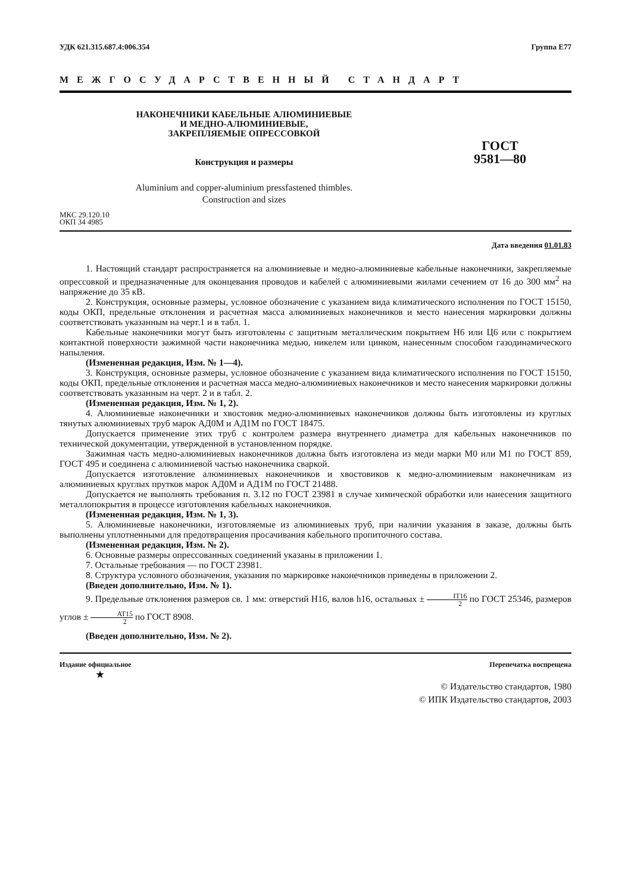УДК 621.315.687.4:006.354 Группа Е77
МЕЖГОСУДАРСТВЕННЫЙ СТАНДАРТ
НАКОНЕЧНИКИ КАБЕЛЬНЫЕ АЛЮМИНИЕВЫЕ
И МЕДНО-АЛЮМИНИЕВЫЕ,
ЗАКРЕПЛЯЕМЫЕ ОПРЕССОВКОЙ
Конструкция и размеры
ГОСТ
9581—80
Aluminium and copper-aluminium pressfastened thimbles.
Construction and sizes
МКС 29.120.10
ОКП 34 4985
Дата введения 01.01.83
1. Настоящий стандарт распространяется на алюминиевые и медно-алюминиевые кабельные наконечники, закрепляемые опрессовкой и предназначенные для оконцевания проводов и кабелей с алюминиевыми жилами сечением от 16 до 300 мм<sup>2</sup> на напряжение до 35 кВ.
2. Конструкция, основные размеры, условное обозначение с указанием вида климатического исполнения по ГОСТ 15150, коды ОКП, предельные отклонения и расчетная масса алюминиевых наконечников и место нанесения маркировки должны соответствовать указанным на черт.1 и в табл. 1.
Кабельные наконечники могут быть изготовлены с защитным металлическим покрытием Н6 или Ц6 или с покрытием контактной поверхности зажимной части наконечника медью, никелем или цинком, нанесенным способом газодинамического напыления.
(Измененная редакция, Изм. № 1—4).
3. Конструкция, основные размеры, условное обозначение с указанием вида климатического исполнения по ГОСТ 15150, коды ОКП, предельные отклонения и расчетная масса медно-алюминиевых наконечников и место нанесения маркировки должны соответствовать указанным на черт. 2 и в табл. 2.
(Измененная редакция, Изм. № 1, 2).
4. Алюминиевые наконечники и хвостовик медно-алюминиевых наконечников должны быть изготовлены из круглых тянутых алюминиевых труб марок АД0М и АД1М по ГОСТ 18475.
Допускается применение этих труб с контролем размера внутреннего диаметра для кабельных наконечников по технической документации, утвержденной в установленном порядке.
Зажимная часть медно-алюминиевых наконечников должна быть изготовлена из меди марки М0 или М1 по ГОСТ 859, ГОСТ 495 и соединена с алюминиевой частью наконечника сваркой.
Допускается изготовление алюминиевых наконечников и хвостовиков к медно-алюминиевым наконечникам из алюминиевых круглых прутков марок АД0М и АД1М по ГОСТ 21488.
Допускается не выполнять требования п. 3.12 по ГОСТ 23981 в случае химической обработки или нанесения защитного металлопокрытия в процессе изготовления кабельных наконечников.
(Измененная редакция, Изм. № 1, 3).
5. Алюминиевые наконечники, изготовляемые из алюминиевых труб, при наличии указания в заказе, должны быть выполнены уплотненными для предотвращения просачивания кабельного пропиточного состава.
(Измененная редакция, Изм. № 2).
6. Основные размеры опрессованных соединений указаны в приложении 1.
7. Остальные требования — по ГОСТ 23981.
8. Структура условного обозначения, указания по маркировке наконечников приведены в приложении 2.
(Введен дополнительно, Изм. № 1).
9. Предельные отклонения размеров св. 1 мм: отверстий Н16, валов h16, остальных ± IT16 2 по ГОСТ 25346, размеров углов ± AT15 2 по ГОСТ 8908.
(Введен дополнительно, Изм. № 2).
Издание официальное Перепечатка воспрещена
★
© Издательство стандартов, 1980
© ИПК Издательство стандартов, 2003